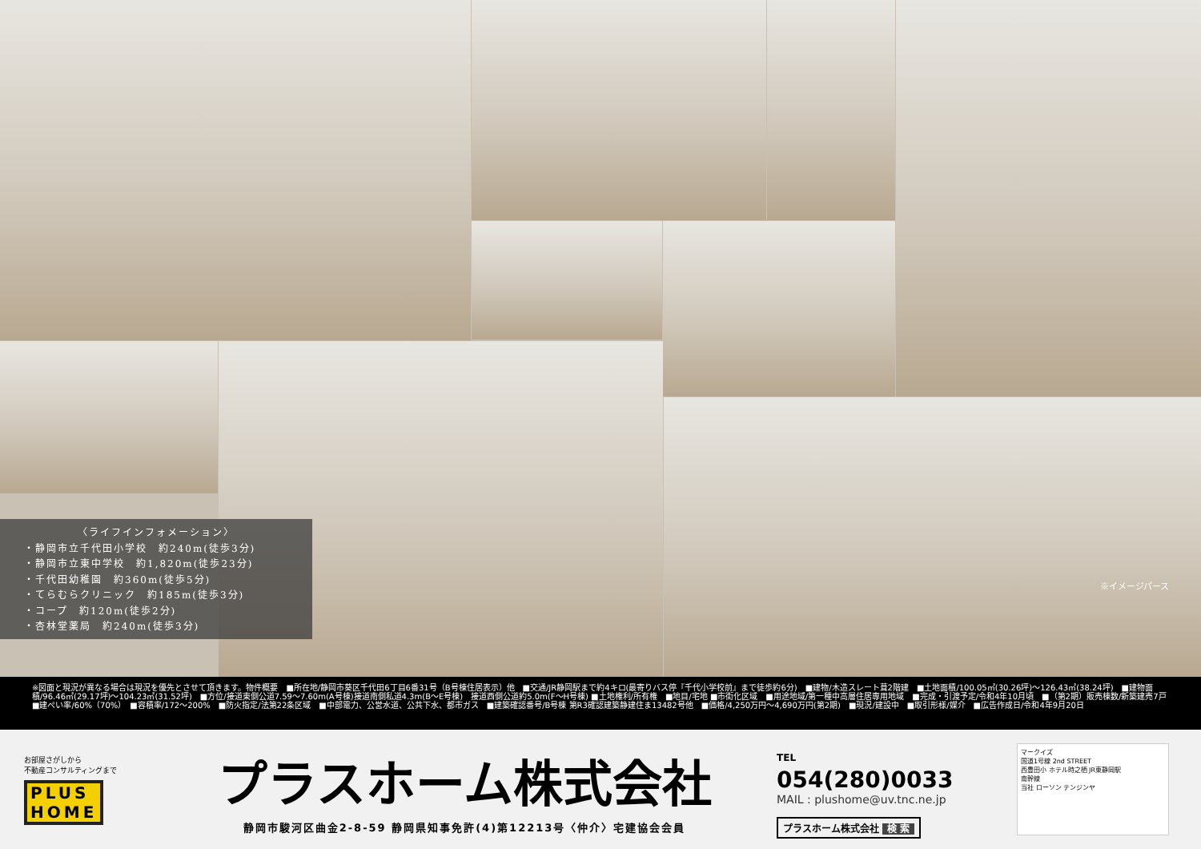〈ライフインフォメーション〉
・静岡市立千代田小学校　約240m(徒歩3分)
・静岡市立東中学校　約1,820m(徒歩23分)
・千代田幼稚園　約360m(徒歩5分)
・てらむらクリニック　約185m(徒歩3分)
・コープ　約120m(徒歩2分)
・杏林堂薬局　約240m(徒歩3分)
※イメージパース
※図面と現況が異なる場合は現況を優先とさせて頂きます。物件概要　■所在地/静岡市葵区千代田6丁目6番31号（B号棟住居表示）他　■交通/JR静岡駅まで約4キロ(最寄りバス停『千代小学校前』まで徒歩約6分)　■建物/木造スレート葺2階建　■土地面積/100.05㎡(30.26坪)～126.43㎡(38.24坪)　■建物面積/96.46㎡(29.17坪)～104.23㎡(31.52坪)　■方位/接道東側公道7.59～7.60m(A号棟)接道南側私道4.3m(B～E号棟)　接道西側公道約5.0m(F～H号棟) ■土地権利/所有権　■地目/宅地 ■市街化区域　■用途地域/第一種中高層住居専用地域　■完成・引渡予定/令和4年10月頃　■（第2期）販売棟数/新築建売7戸　■建ぺい率/60%（70%）　■容積率/172～200%　■防火指定/法第22条区域　■中部電力、公営水道、公共下水、都市ガス　■建築確認番号/B号棟 第R3確認建築静建住ま13482号他　■価格/4,250万円～4,690万円(第2期)　■現況/建設中　■取引形様/媒介　■広告作成日/令和4年9月20日
お部屋さがしから
不動産コンサルティングまで
PLUS HOME
プラスホーム株式会社
静岡市駿河区曲金2-8-59 静岡県知事免許(4)第12213号〈仲介〉宅建協会会員
TEL 054(280)0033
MAIL : plushome@uv.tnc.ne.jp
プラスホーム株式会社 検 索
マークイズ
国道1号線 2nd STREET
西豊田小 ホテル時之栖 JR東静岡駅
南幹線
当社 ローソン テンジンヤ